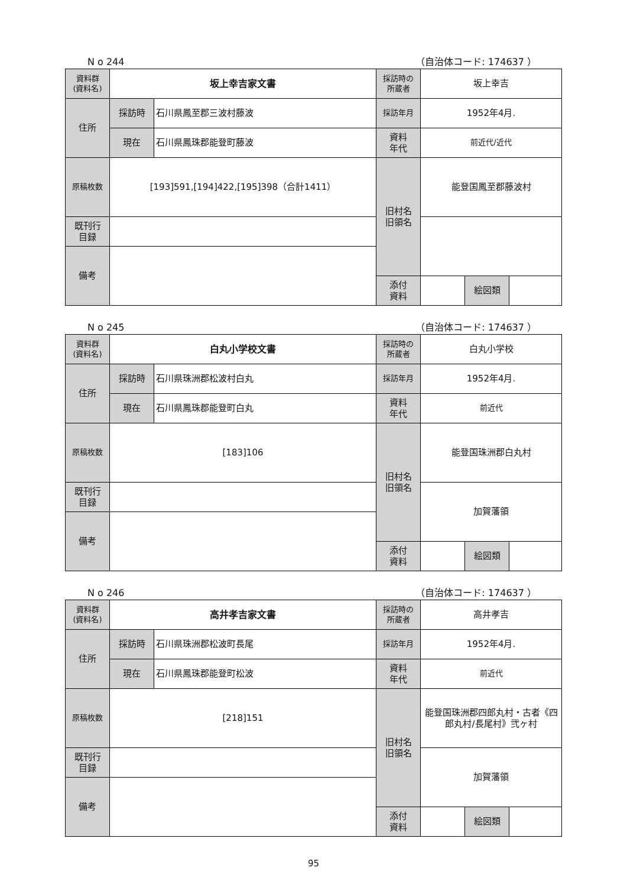N o 244 （自治体コード: 174637 ）
| 資料群 (資料名) | 坂上幸吉家文書 | | 採訪時の 所蔵者 | 坂上幸吉 | | |
| 住所 | 採訪時 | 石川県鳳至郡三波村藤波 | 採訪年月 | 1952年4月. | | |
| | 現在 | 石川県鳳珠郡能登町藤波 | 資料 年代 | 前近代/近代 | | |
| 原稿枚数 | [193]591,[194]422,[195]398（合計1411） | | 旧村名 旧領名 | 能登国鳳至郡藤波村 | | |
| 既刊行 目録 | | | | | | |
| 備考 | | | | | | |
| | | | 添付 資料 | | 絵図類 | |
N o 245 （自治体コード: 174637 ）
| 資料群 (資料名) | 白丸小学校文書 | | 採訪時の 所蔵者 | 白丸小学校 | | |
| 住所 | 採訪時 | 石川県珠洲郡松波村白丸 | 採訪年月 | 1952年4月. | | |
| | 現在 | 石川県鳳珠郡能登町白丸 | 資料 年代 | 前近代 | | |
| 原稿枚数 | [183]106 | | 旧村名 旧領名 | 能登国珠洲郡白丸村 | | |
| 既刊行 目録 | | | | 加賀藩領 | | |
| 備考 | | | | | | |
| | | | 添付 資料 | | 絵図類 | |
N o 246 （自治体コード: 174637 ）
| 資料群 (資料名) | 高井孝吉家文書 | | 採訪時の 所蔵者 | 高井孝吉 | | |
| 住所 | 採訪時 | 石川県珠洲郡松波町長尾 | 採訪年月 | 1952年4月. | | |
| | 現在 | 石川県鳳珠郡能登町松波 | 資料 年代 | 前近代 | | |
| 原稿枚数 | [218]151 | | 旧村名 旧領名 | 能登国珠洲郡四郎丸村・古者《四郎丸村/長尾村》弐ヶ村 | | |
| 既刊行 目録 | | | | 加賀藩領 | | |
| 備考 | | | | | | |
| | | | 添付 資料 | | 絵図類 | |
95